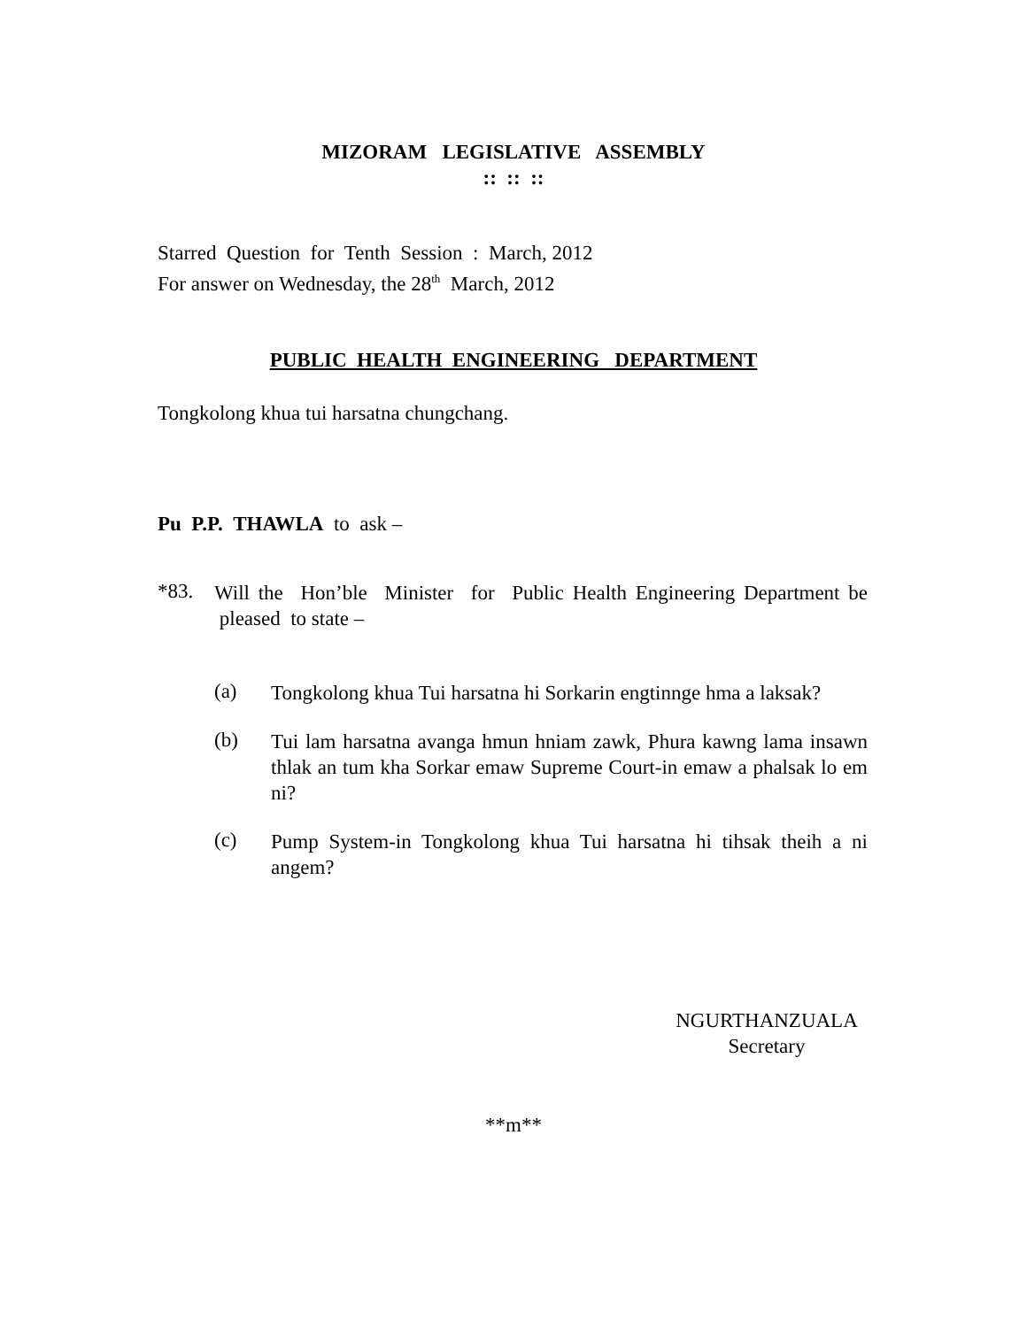MIZORAM LEGISLATIVE ASSEMBLY
:: :: ::
Starred Question for Tenth Session : March, 2012
For answer on Wednesday, the 28<sup>th</sup> March, 2012
PUBLIC HEALTH ENGINEERING DEPARTMENT
Tongkolong khua tui harsatna chungchang.
Pu P.P. THAWLA to ask –
*83.
Will the Hon’ble Minister for Public Health Engineering Department be pleased to state –
(a)
Tongkolong khua Tui harsatna hi Sorkarin engtinnge hma a laksak?
(b)
Tui lam harsatna avanga hmun hniam zawk, Phura kawng lama insawn thlak an tum kha Sorkar emaw Supreme Court-in emaw a phalsak lo em ni?
(c)
Pump System-in Tongkolong khua Tui harsatna hi tihsak theih a ni angem?
NGURTHANZUALA
Secretary
**m**